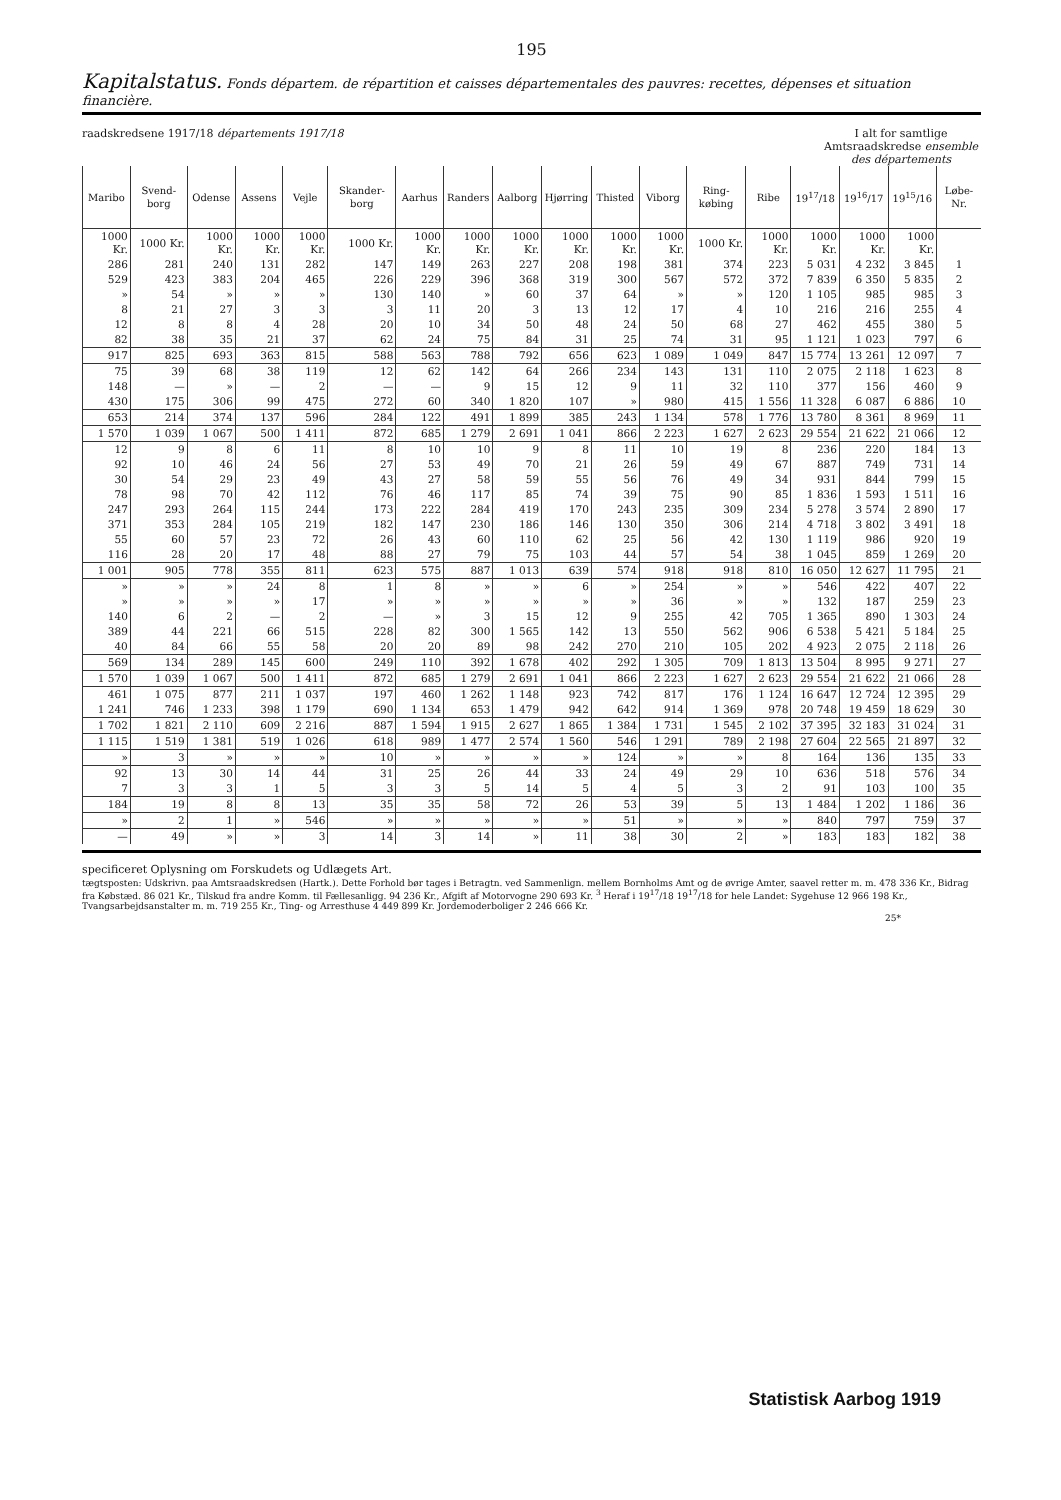195
Kapitalstatus. Fonds départem. de répartition et caisses départementales des pauvres: recettes, dépenses et situation financière.
raadskredsene 1917/18 départements 1917/18 I alt for samtlige Amtsraadskredse ensemble des départements
| Maribo | Svend-borg | Odense | Assens | Vejle | Skander-borg | Aarhus | Randers | Aalborg | Hjørring | Thisted | Viborg | Ring-købing | Ribe | 19<sup>17</sup>/18 | 19<sup>16</sup>/17 | 19<sup>15</sup>/16 | Løbe-Nr. |
| --- | --- | --- | --- | --- | --- | --- | --- | --- | --- | --- | --- | --- | --- | --- | --- | --- | --- |
| 1000 Kr. | 1000 Kr. | 1000 Kr. | 1000 Kr. | 1000 Kr. | 1000 Kr. | 1000 Kr. | 1000 Kr. | 1000 Kr. | 1000 Kr. | 1000 Kr. | 1000 Kr. | 1000 Kr. | 1000 Kr. | 1000 Kr. | 1000 Kr. | 1000 Kr. | |
| 286 | 281 | 240 | 131 | 282 | 147 | 149 | 263 | 227 | 208 | 198 | 381 | 374 | 223 | 5 031 | 4 232 | 3 845 | 1 |
| 529 | 423 | 383 | 204 | 465 | 226 | 229 | 396 | 368 | 319 | 300 | 567 | 572 | 372 | 7 839 | 6 350 | 5 835 | 2 |
| » | 54 | » | » | » | 130 | 140 | » | 60 | 37 | 64 | » | » | 120 | 1 105 | 985 | 985 | 3 |
| 8 | 21 | 27 | 3 | 3 | 3 | 11 | 20 | 3 | 13 | 12 | 17 | 4 | 10 | 216 | 216 | 255 | 4 |
| 12 | 8 | 8 | 4 | 28 | 20 | 10 | 34 | 50 | 48 | 24 | 50 | 68 | 27 | 462 | 455 | 380 | 5 |
| 82 | 38 | 35 | 21 | 37 | 62 | 24 | 75 | 84 | 31 | 25 | 74 | 31 | 95 | 1 121 | 1 023 | 797 | 6 |
| 917 | 825 | 693 | 363 | 815 | 588 | 563 | 788 | 792 | 656 | 623 | 1 089 | 1 049 | 847 | 15 774 | 13 261 | 12 097 | 7 |
| 75 | 39 | 68 | 38 | 119 | 12 | 62 | 142 | 64 | 266 | 234 | 143 | 131 | 110 | 2 075 | 2 118 | 1 623 | 8 |
| 148 | — | » | — | 2 | — | — | 9 | 15 | 12 | 9 | 11 | 32 | 110 | 377 | 156 | 460 | 9 |
| 430 | 175 | 306 | 99 | 475 | 272 | 60 | 340 | 1 820 | 107 | » | 980 | 415 | 1 556 | 11 328 | 6 087 | 6 886 | 10 |
| 653 | 214 | 374 | 137 | 596 | 284 | 122 | 491 | 1 899 | 385 | 243 | 1 134 | 578 | 1 776 | 13 780 | 8 361 | 8 969 | 11 |
| 1 570 | 1 039 | 1 067 | 500 | 1 411 | 872 | 685 | 1 279 | 2 691 | 1 041 | 866 | 2 223 | 1 627 | 2 623 | 29 554 | 21 622 | 21 066 | 12 |
| 12 | 9 | 8 | 6 | 11 | 8 | 10 | 10 | 9 | 8 | 11 | 10 | 19 | 8 | 236 | 220 | 184 | 13 |
| 92 | 10 | 46 | 24 | 56 | 27 | 53 | 49 | 70 | 21 | 26 | 59 | 49 | 67 | 887 | 749 | 731 | 14 |
| 30 | 54 | 29 | 23 | 49 | 43 | 27 | 58 | 59 | 55 | 56 | 76 | 49 | 34 | 931 | 844 | 799 | 15 |
| 78 | 98 | 70 | 42 | 112 | 76 | 46 | 117 | 85 | 74 | 39 | 75 | 90 | 85 | 1 836 | 1 593 | 1 511 | 16 |
| 247 | 293 | 264 | 115 | 244 | 173 | 222 | 284 | 419 | 170 | 243 | 235 | 309 | 234 | 5 278 | 3 574 | 2 890 | 17 |
| 371 | 353 | 284 | 105 | 219 | 182 | 147 | 230 | 186 | 146 | 130 | 350 | 306 | 214 | 4 718 | 3 802 | 3 491 | 18 |
| 55 | 60 | 57 | 23 | 72 | 26 | 43 | 60 | 110 | 62 | 25 | 56 | 42 | 130 | 1 119 | 986 | 920 | 19 |
| 116 | 28 | 20 | 17 | 48 | 88 | 27 | 79 | 75 | 103 | 44 | 57 | 54 | 38 | 1 045 | 859 | 1 269 | 20 |
| 1 001 | 905 | 778 | 355 | 811 | 623 | 575 | 887 | 1 013 | 639 | 574 | 918 | 918 | 810 | 16 050 | 12 627 | 11 795 | 21 |
| » | » | » | 24 | 8 | 1 | 8 | » | » | 6 | » | 254 | » | » | 546 | 422 | 407 | 22 |
| » | » | » | » | 17 | » | » | » | » | » | » | 36 | » | » | 132 | 187 | 259 | 23 |
| 140 | 6 | 2 | — | 2 | — | » | 3 | 15 | 12 | 9 | 255 | 42 | 705 | 1 365 | 890 | 1 303 | 24 |
| 389 | 44 | 221 | 66 | 515 | 228 | 82 | 300 | 1 565 | 142 | 13 | 550 | 562 | 906 | 6 538 | 5 421 | 5 184 | 25 |
| 40 | 84 | 66 | 55 | 58 | 20 | 20 | 89 | 98 | 242 | 270 | 210 | 105 | 202 | 4 923 | 2 075 | 2 118 | 26 |
| 569 | 134 | 289 | 145 | 600 | 249 | 110 | 392 | 1 678 | 402 | 292 | 1 305 | 709 | 1 813 | 13 504 | 8 995 | 9 271 | 27 |
| 1 570 | 1 039 | 1 067 | 500 | 1 411 | 872 | 685 | 1 279 | 2 691 | 1 041 | 866 | 2 223 | 1 627 | 2 623 | 29 554 | 21 622 | 21 066 | 28 |
| 461 | 1 075 | 877 | 211 | 1 037 | 197 | 460 | 1 262 | 1 148 | 923 | 742 | 817 | 176 | 1 124 | 16 647 | 12 724 | 12 395 | 29 |
| 1 241 | 746 | 1 233 | 398 | 1 179 | 690 | 1 134 | 653 | 1 479 | 942 | 642 | 914 | 1 369 | 978 | 20 748 | 19 459 | 18 629 | 30 |
| 1 702 | 1 821 | 2 110 | 609 | 2 216 | 887 | 1 594 | 1 915 | 2 627 | 1 865 | 1 384 | 1 731 | 1 545 | 2 102 | 37 395 | 32 183 | 31 024 | 31 |
| 1 115 | 1 519 | 1 381 | 519 | 1 026 | 618 | 989 | 1 477 | 2 574 | 1 560 | 546 | 1 291 | 789 | 2 198 | 27 604 | 22 565 | 21 897 | 32 |
| » | 3 | » | » | » | 10 | » | » | » | » | 124 | » | » | 8 | 164 | 136 | 135 | 33 |
| 92 | 13 | 30 | 14 | 44 | 31 | 25 | 26 | 44 | 33 | 24 | 49 | 29 | 10 | 636 | 518 | 576 | 34 |
| 7 | 3 | 3 | 1 | 5 | 3 | 3 | 5 | 14 | 5 | 4 | 5 | 3 | 2 | 91 | 103 | 100 | 35 |
| 184 | 19 | 8 | 8 | 13 | 35 | 35 | 58 | 72 | 26 | 53 | 39 | 5 | 13 | 1 484 | 1 202 | 1 186 | 36 |
| » | 2 | 1 | » | 546 | » | » | » | » | » | 51 | » | » | » | 840 | 797 | 759 | 37 |
| — | 49 | » | » | 3 | 14 | 3 | 14 | » | 11 | 38 | 30 | 2 | » | 183 | 183 | 182 | 38 |
specificeret Oplysning om Forskudets og Udlægets Art.
tægtsposten: Udskrivn. paa Amtsraadskredsen (Hartk.). Dette Forhold bør tages i Betragtn. ved Sammenlign. mellem Bornholms Amt og de øvrige Amter, saavel retter m. m. 478 336 Kr., Bidrag fra Købstæd. 86 021 Kr., Tilskud fra andre Komm. til Fællesanligg. 94 236 Kr., Afgift af Motorvogne 290 693 Kr. <sup>3</sup> Heraf i 19<sup>17</sup>/18 19<sup>17</sup>/18 for hele Landet: Sygehuse 12 966 198 Kr., Tvangsarbejdsanstalter m. m. 719 255 Kr., Ting- og Arresthuse 4 449 899 Kr. Jordemoderboliger 2 246 666 Kr.
25*
Statistisk Aarbog 1919